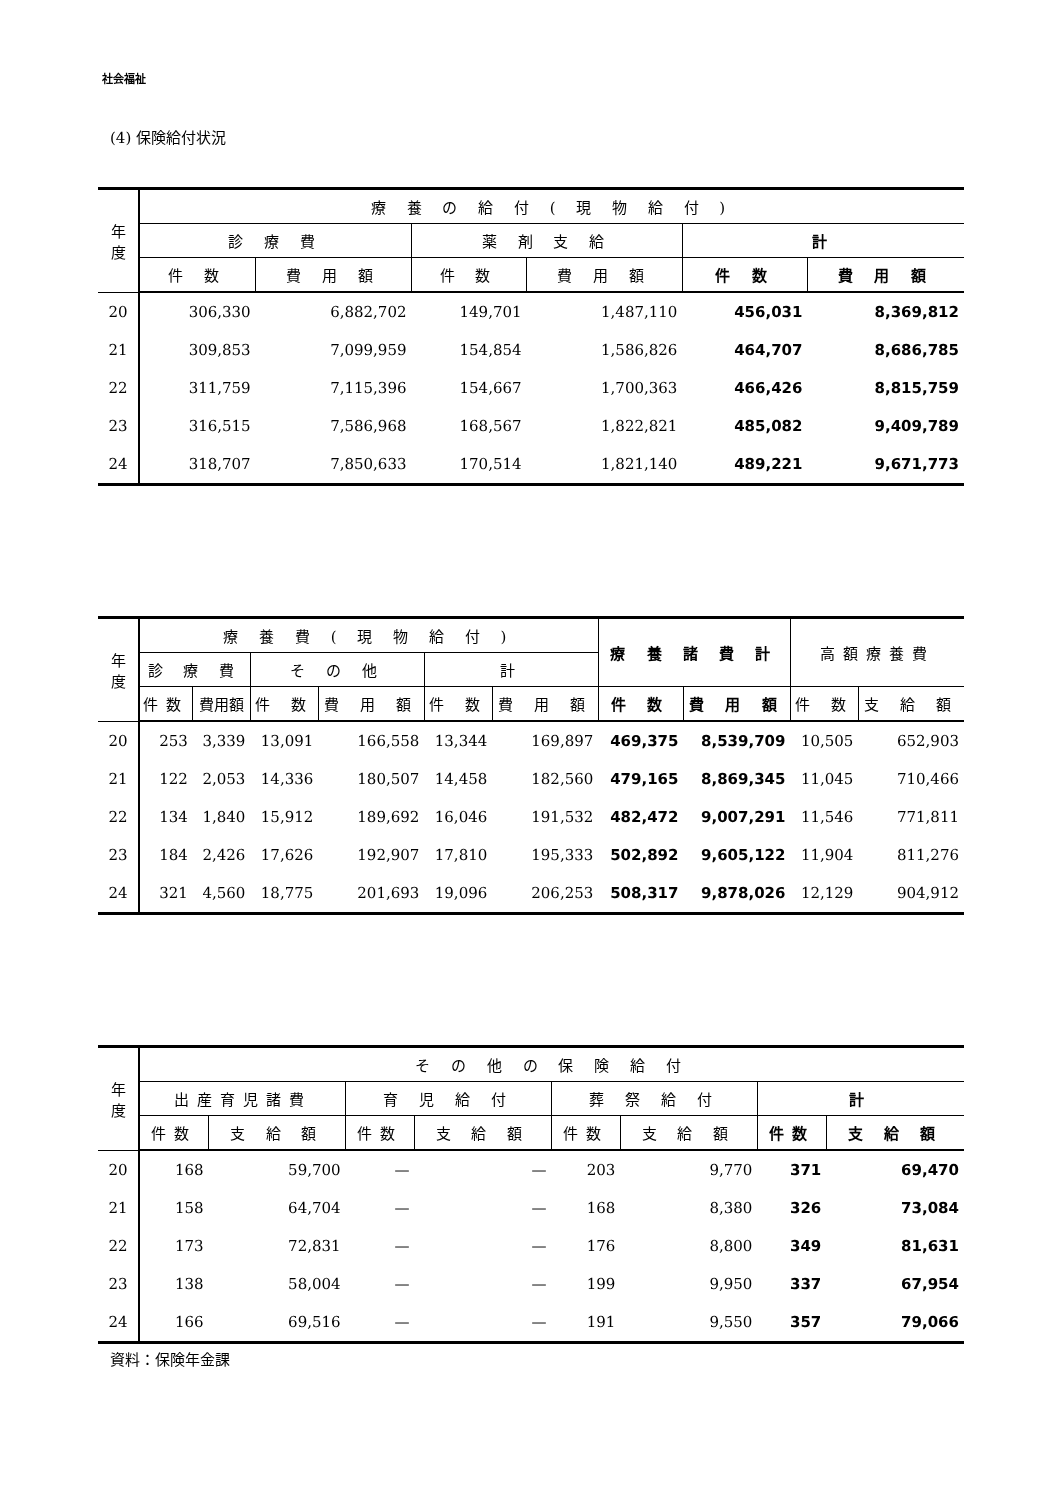社会福祉
(4) 保険給付状況
| 年 度 | 療 養 の 給 付 ( 現 物 給 付 ) | | | | | |
| --- | --- | --- | --- | --- | --- | --- |
| | 診 療 費 | | 薬 剤 支 給 | | 計 | |
| | 件 数 | 費 用 額 | 件 数 | 費 用 額 | 件 数 | 費 用 額 |
| 20 | 306,330 | 6,882,702 | 149,701 | 1,487,110 | 456,031 | 8,369,812 |
| 21 | 309,853 | 7,099,959 | 154,854 | 1,586,826 | 464,707 | 8,686,785 |
| 22 | 311,759 | 7,115,396 | 154,667 | 1,700,363 | 466,426 | 8,815,759 |
| 23 | 316,515 | 7,586,968 | 168,567 | 1,822,821 | 485,082 | 9,409,789 |
| 24 | 318,707 | 7,850,633 | 170,514 | 1,821,140 | 489,221 | 9,671,773 |
| 年 度 | 療 養 費 ( 現 物 給 付 ) | | | | | | 療 養 諸 費 計 | | 高額療養費 | |
| --- | --- | --- | --- | --- | --- | --- | --- | --- | --- | --- |
| | 診 療 費 | | そ の 他 | | 計 | | | | | |
| | 件数 | 費用額 | 件 数 | 費 用 額 | 件 数 | 費 用 額 | 件 数 | 費 用 額 | 件 数 | 支 給 額 |
| 20 | 253 | 3,339 | 13,091 | 166,558 | 13,344 | 169,897 | 469,375 | 8,539,709 | 10,505 | 652,903 |
| 21 | 122 | 2,053 | 14,336 | 180,507 | 14,458 | 182,560 | 479,165 | 8,869,345 | 11,045 | 710,466 |
| 22 | 134 | 1,840 | 15,912 | 189,692 | 16,046 | 191,532 | 482,472 | 9,007,291 | 11,546 | 771,811 |
| 23 | 184 | 2,426 | 17,626 | 192,907 | 17,810 | 195,333 | 502,892 | 9,605,122 | 11,904 | 811,276 |
| 24 | 321 | 4,560 | 18,775 | 201,693 | 19,096 | 206,253 | 508,317 | 9,878,026 | 12,129 | 904,912 |
| 年 度 | そ の 他 の 保 険 給 付 | | | | | | | |
| --- | --- | --- | --- | --- | --- | --- | --- | --- |
| | 出産育児諸費 | | 育 児 給 付 | | 葬 祭 給 付 | | 計 | |
| | 件数 | 支 給 額 | 件数 | 支 給 額 | 件数 | 支 給 額 | 件数 | 支 給 額 |
| 20 | 168 | 59,700 | — | — | 203 | 9,770 | 371 | 69,470 |
| 21 | 158 | 64,704 | — | — | 168 | 8,380 | 326 | 73,084 |
| 22 | 173 | 72,831 | — | — | 176 | 8,800 | 349 | 81,631 |
| 23 | 138 | 58,004 | — | — | 199 | 9,950 | 337 | 67,954 |
| 24 | 166 | 69,516 | — | — | 191 | 9,550 | 357 | 79,066 |
資料：保険年金課